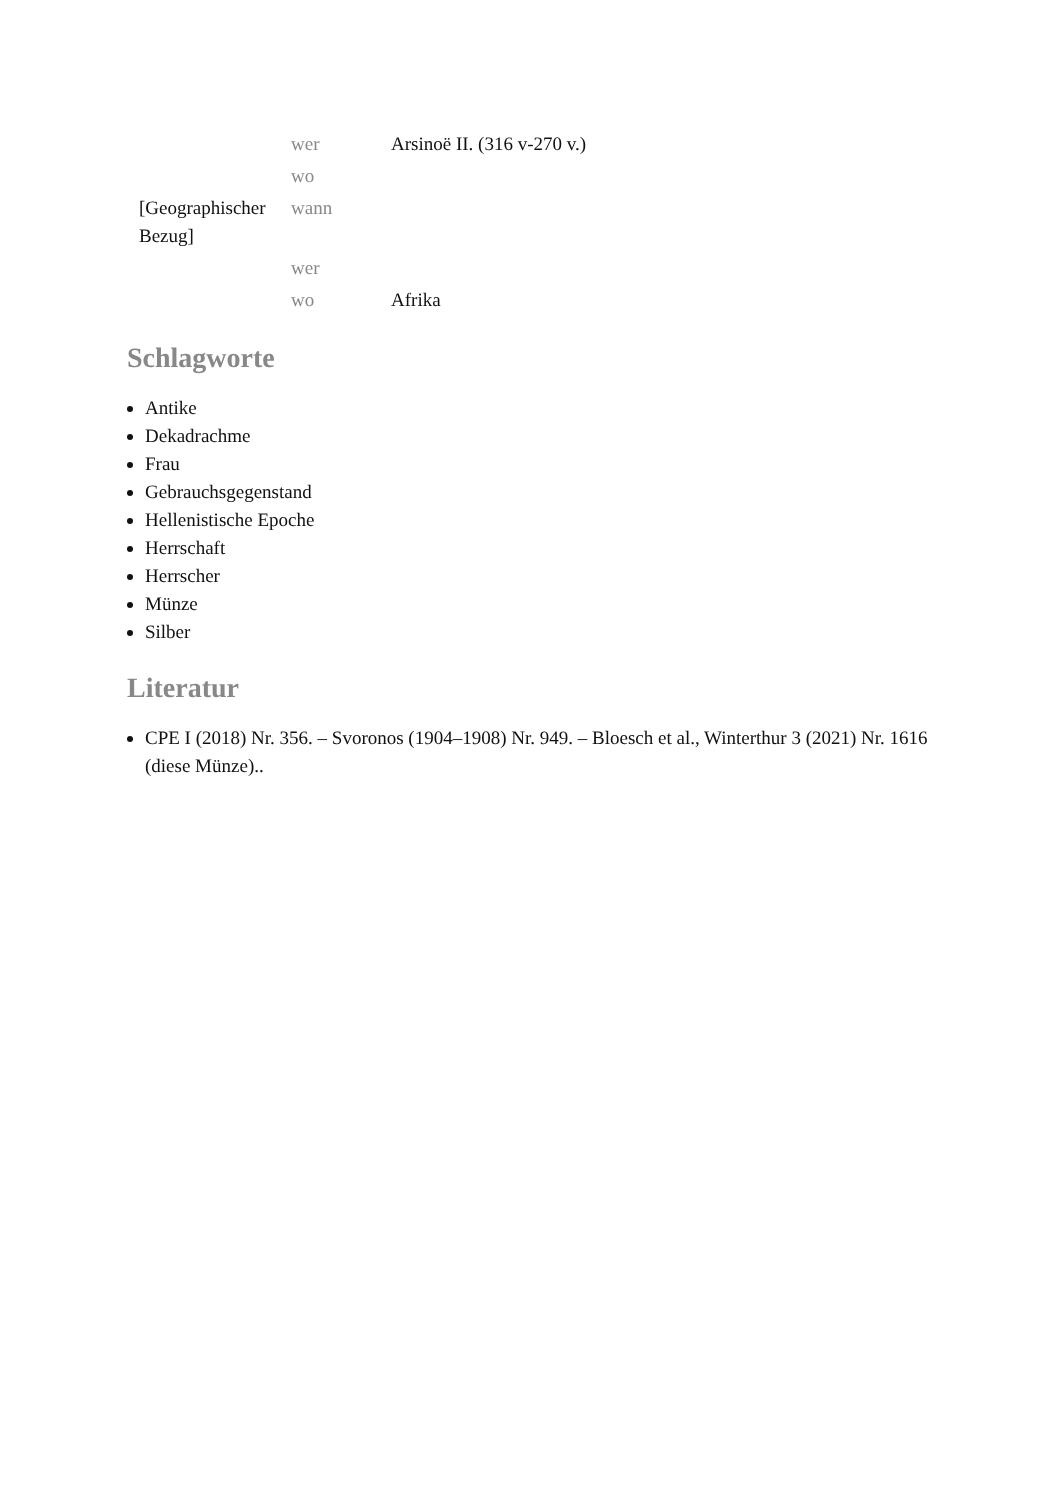| | wer | Arsinoë II. (316 v-270 v.) |
| | wo | |
| [Geographischer Bezug] | wann | |
| | wer | |
| | wo | Afrika |
Schlagworte
Antike
Dekadrachme
Frau
Gebrauchsgegenstand
Hellenistische Epoche
Herrschaft
Herrscher
Münze
Silber
Literatur
CPE I (2018) Nr. 356. – Svoronos (1904–1908) Nr. 949. – Bloesch et al., Winterthur 3 (2021) Nr. 1616 (diese Münze)..